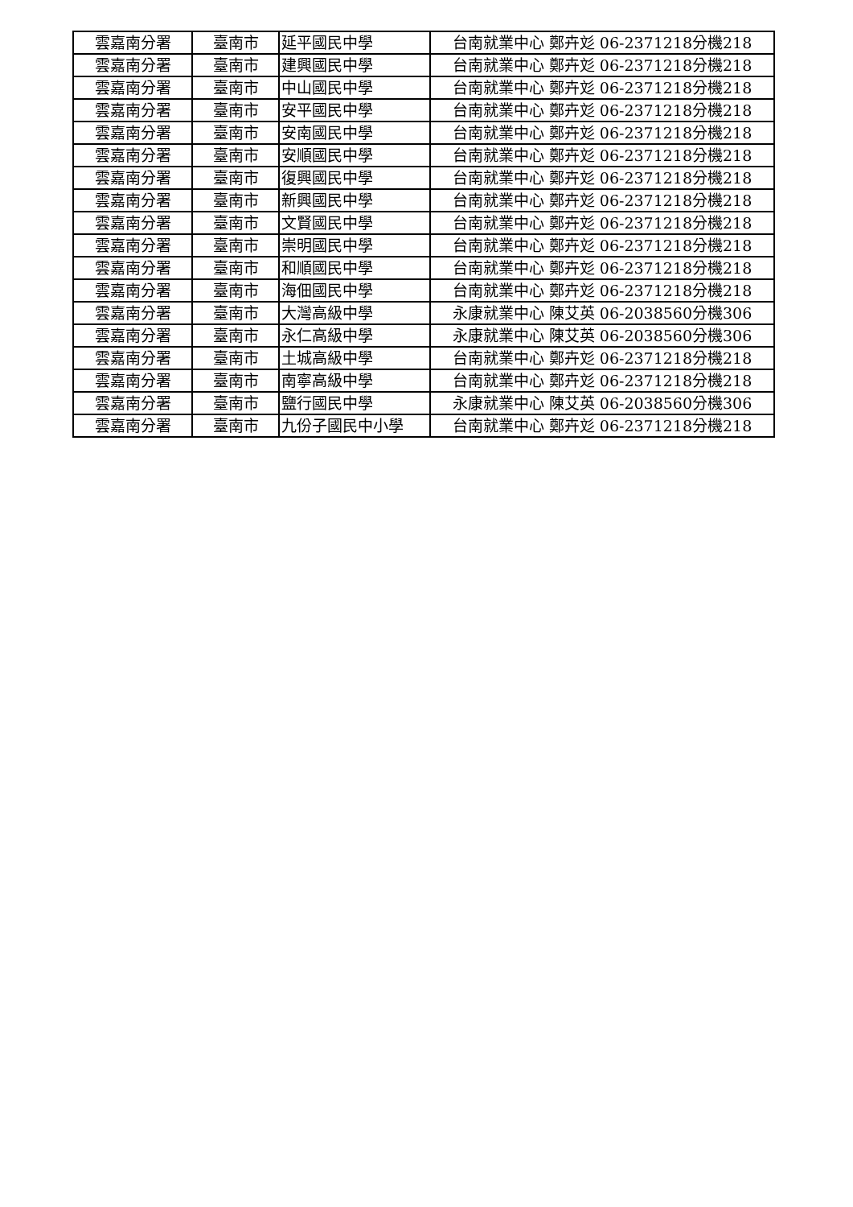| 雲嘉南分署 | 臺南市 | 延平國民中學 | 台南就業中心 鄭卉彣 06-2371218分機218 |
| 雲嘉南分署 | 臺南市 | 建興國民中學 | 台南就業中心 鄭卉彣 06-2371218分機218 |
| 雲嘉南分署 | 臺南市 | 中山國民中學 | 台南就業中心 鄭卉彣 06-2371218分機218 |
| 雲嘉南分署 | 臺南市 | 安平國民中學 | 台南就業中心 鄭卉彣 06-2371218分機218 |
| 雲嘉南分署 | 臺南市 | 安南國民中學 | 台南就業中心 鄭卉彣 06-2371218分機218 |
| 雲嘉南分署 | 臺南市 | 安順國民中學 | 台南就業中心 鄭卉彣 06-2371218分機218 |
| 雲嘉南分署 | 臺南市 | 復興國民中學 | 台南就業中心 鄭卉彣 06-2371218分機218 |
| 雲嘉南分署 | 臺南市 | 新興國民中學 | 台南就業中心 鄭卉彣 06-2371218分機218 |
| 雲嘉南分署 | 臺南市 | 文賢國民中學 | 台南就業中心 鄭卉彣 06-2371218分機218 |
| 雲嘉南分署 | 臺南市 | 崇明國民中學 | 台南就業中心 鄭卉彣 06-2371218分機218 |
| 雲嘉南分署 | 臺南市 | 和順國民中學 | 台南就業中心 鄭卉彣 06-2371218分機218 |
| 雲嘉南分署 | 臺南市 | 海佃國民中學 | 台南就業中心 鄭卉彣 06-2371218分機218 |
| 雲嘉南分署 | 臺南市 | 大灣高級中學 | 永康就業中心 陳艾英 06-2038560分機306 |
| 雲嘉南分署 | 臺南市 | 永仁高級中學 | 永康就業中心 陳艾英 06-2038560分機306 |
| 雲嘉南分署 | 臺南市 | 土城高級中學 | 台南就業中心 鄭卉彣 06-2371218分機218 |
| 雲嘉南分署 | 臺南市 | 南寧高級中學 | 台南就業中心 鄭卉彣 06-2371218分機218 |
| 雲嘉南分署 | 臺南市 | 鹽行國民中學 | 永康就業中心 陳艾英 06-2038560分機306 |
| 雲嘉南分署 | 臺南市 | 九份子國民中小學 | 台南就業中心 鄭卉彣 06-2371218分機218 |